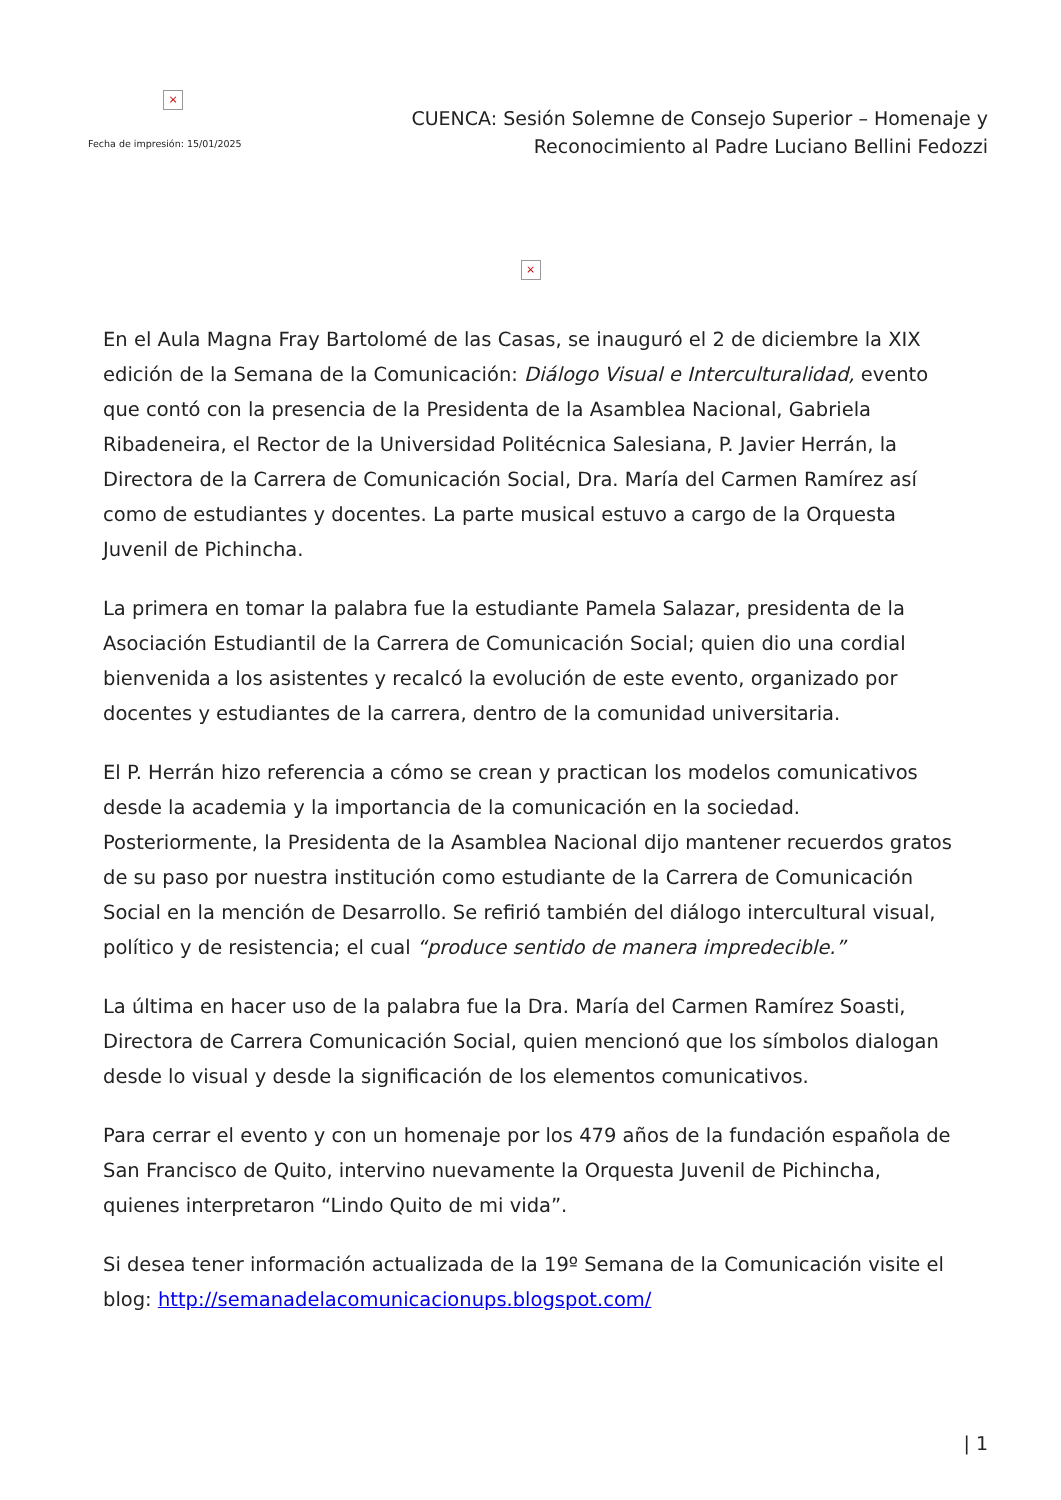×
Fecha de impresión: 15/01/2025
CUENCA: Sesión Solemne de Consejo Superior – Homenaje y
Reconocimiento al Padre Luciano Bellini Fedozzi
×
En el Aula Magna Fray Bartolomé de las Casas, se inauguró el 2 de diciembre la XIX edición de la Semana de la Comunicación: Diálogo Visual e Interculturalidad, evento que contó con la presencia de la Presidenta de la Asamblea Nacional, Gabriela Ribadeneira, el Rector de la Universidad Politécnica Salesiana, P. Javier Herrán, la Directora de la Carrera de Comunicación Social, Dra. María del Carmen Ramírez así como de estudiantes y docentes. La parte musical estuvo a cargo de la Orquesta Juvenil de Pichincha.
La primera en tomar la palabra fue la estudiante Pamela Salazar, presidenta de la Asociación Estudiantil de la Carrera de Comunicación Social; quien dio una cordial bienvenida a los asistentes y recalcó la evolución de este evento, organizado por docentes y estudiantes de la carrera, dentro de la comunidad universitaria.
El P. Herrán hizo referencia a cómo se crean y practican los modelos comunicativos desde la academia y la importancia de la comunicación en la sociedad. Posteriormente, la Presidenta de la Asamblea Nacional dijo mantener recuerdos gratos de su paso por nuestra institución como estudiante de la Carrera de Comunicación Social en la mención de Desarrollo. Se refirió también del diálogo intercultural visual, político y de resistencia; el cual “produce sentido de manera impredecible.”
La última en hacer uso de la palabra fue la Dra. María del Carmen Ramírez Soasti, Directora de Carrera Comunicación Social, quien mencionó que los símbolos dialogan desde lo visual y desde la significación de los elementos comunicativos.
Para cerrar el evento y con un homenaje por los 479 años de la fundación española de San Francisco de Quito, intervino nuevamente la Orquesta Juvenil de Pichincha, quienes interpretaron “Lindo Quito de mi vida”.
Si desea tener información actualizada de la 19º Semana de la Comunicación visite el blog: http://semanadelacomunicacionups.blogspot.com/
| 1